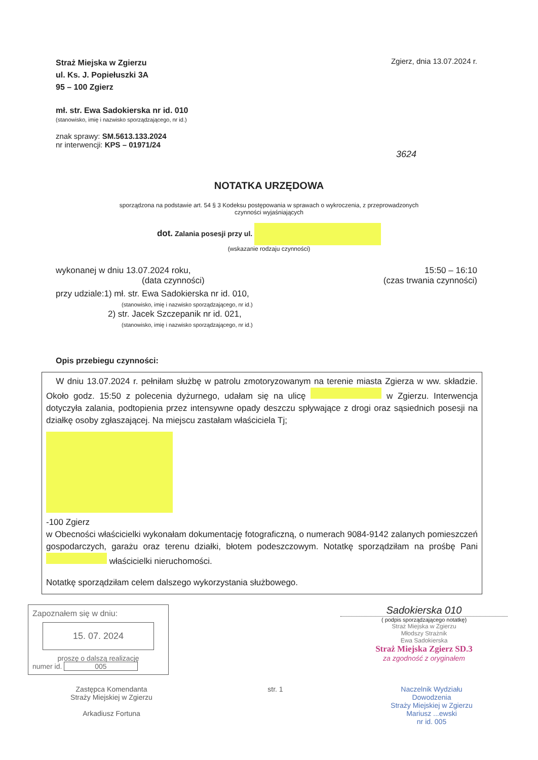Straż Miejska w Zgierzu
ul. Ks. J. Popiełuszki 3A
95 – 100 Zgierz
Zgierz, dnia 13.07.2024 r.
mł. str. Ewa Sadokierska nr id. 010
(stanowisko, imię i nazwisko sporządzającego, nr id.)
znak sprawy: SM.5613.133.2024
nr interwencji: KPS – 01971/24
3624
NOTATKA URZĘDOWA
sporządzona na podstawie art. 54 § 3 Kodeksu postępowania w sprawach o wykroczenia, z przeprowadzonych
czynności wyjaśniających
dot. Zalania posesji przy ul.
(wskazanie rodzaju czynności)
wykonanej w dniu 13.07.2024 roku, 15:50 – 16:10
(data czynności) (czas trwania czynności)
przy udziale:1) mł. str. Ewa Sadokierska nr id. 010,
(stanowisko, imię i nazwisko sporządzającego, nr id.)
2) str. Jacek Szczepanik nr id. 021,
(stanowisko, imię i nazwisko sporządzającego, nr id.)
Opis przebiegu czynności:
W dniu 13.07.2024 r. pełniłam służbę w patrolu zmotoryzowanym na terenie miasta Zgierza w ww. składzie. Około godz. 15:50 z polecenia dyżurnego, udałam się na ulicę w Zgierzu. Interwencja dotyczyła zalania, podtopienia przez intensywne opady deszczu spływające z drogi oraz sąsiednich posesji na działkę osoby zgłaszającej. Na miejscu zastałam właściciela Tj;
-100 Zgierz
w Obecności właścicielki wykonałam dokumentację fotograficzną, o numerach 9084-9142 zalanych pomieszczeń gospodarczych, garażu oraz terenu działki, błotem podeszczowym. Notatkę sporządziłam na prośbę Pani właścicielki nieruchomości.
Notatkę sporządziłam celem dalszego wykorzystania służbowego.
Zapoznałem się w dniu:
15. 07. 2024
proszę o dalszą realizację
numer id. 005
Sadokierska 010
( podpis sporządzającego notatkę)
Straż Miejska w Zgierzu
Młodszy Strażnik
Ewa Sadokierska
Straż Miejska Zgierz SD.3
za zgodność z oryginałem
Zastępca Komendanta
Straży Miejskiej w Zgierzu
Arkadiusz Fortuna
str. 1 Naczelnik Wydziału
Dowodzenia
Straży Miejskiej w Zgierzu
Mariusz ...ewski
nr id. 005